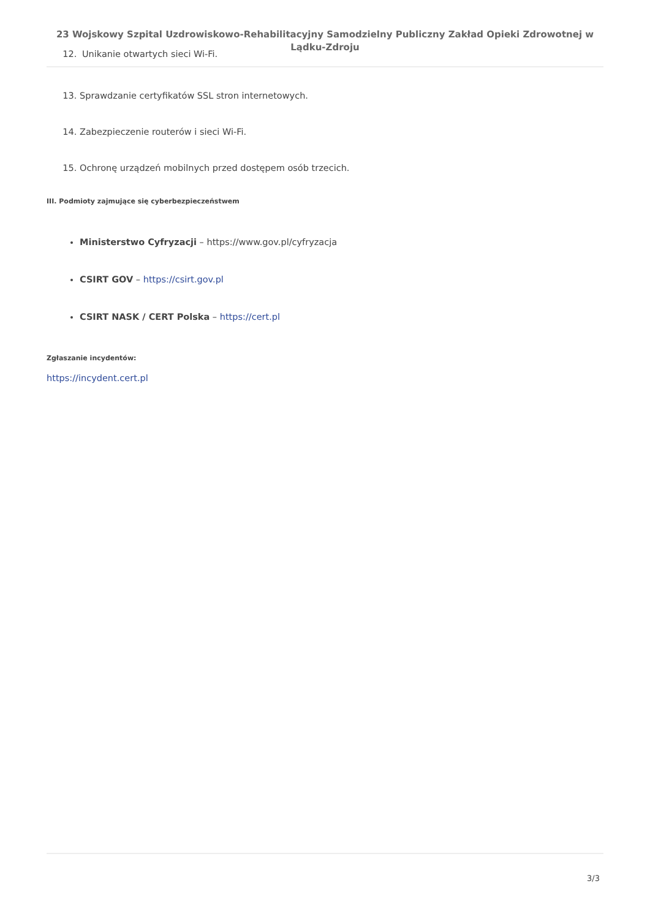23 Wojskowy Szpital Uzdrowiskowo-Rehabilitacyjny Samodzielny Publiczny Zakład Opieki Zdrowotnej w Lądku-Zdroju
12. Unikanie otwartych sieci Wi-Fi.
13. Sprawdzanie certyfikatów SSL stron internetowych.
14. Zabezpieczenie routerów i sieci Wi-Fi.
15. Ochronę urządzeń mobilnych przed dostępem osób trzecich.
III. Podmioty zajmujące się cyberbezpieczeństwem
Ministerstwo Cyfryzacji – https://www.gov.pl/cyfryzacja
CSIRT GOV – https://csirt.gov.pl
CSIRT NASK / CERT Polska – https://cert.pl
Zgłaszanie incydentów:
https://incydent.cert.pl
3/3